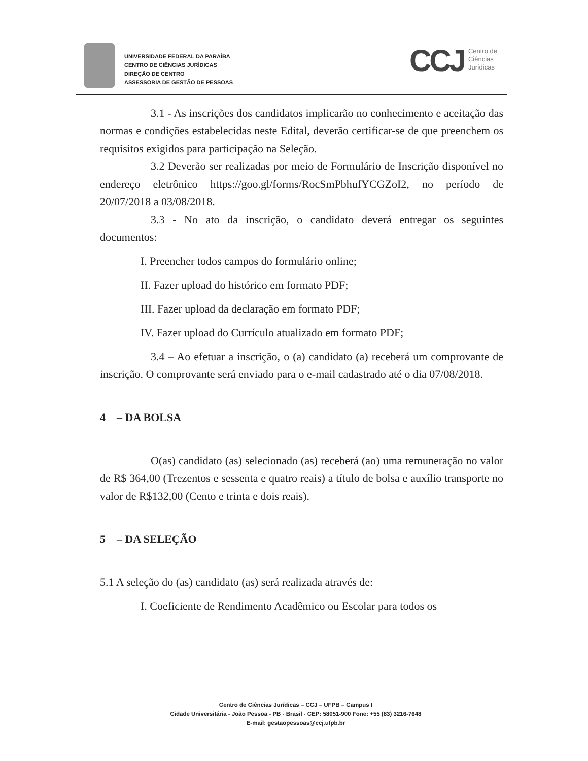UNIVERSIDADE FEDERAL DA PARAÍBA
CENTRO DE CIÊNCIAS JURÍDICAS
DIREÇÃO DE CENTRO
ASSESSORIA DE GESTÃO DE PESSOAS
CCJ
Centro de
Ciências
Jurídicas
3.1 - As inscrições dos candidatos implicarão no conhecimento e aceitação das normas e condições estabelecidas neste Edital, deverão certificar-se de que preenchem os requisitos exigidos para participação na Seleção.
3.2 Deverão ser realizadas por meio de Formulário de Inscrição disponível no endereço eletrônico https://goo.gl/forms/RocSmPbhufYCGZoI2, no período de 20/07/2018 a 03/08/2018.
3.3 - No ato da inscrição, o candidato deverá entregar os seguintes documentos:
I. Preencher todos campos do formulário online;
II. Fazer upload do histórico em formato PDF;
III. Fazer upload da declaração em formato PDF;
IV. Fazer upload do Currículo atualizado em formato PDF;
3.4 – Ao efetuar a inscrição, o (a) candidato (a) receberá um comprovante de inscrição. O comprovante será enviado para o e-mail cadastrado até o dia 07/08/2018.
4 – DA BOLSA
O(as) candidato (as) selecionado (as) receberá (ao) uma remuneração no valor de R$ 364,00 (Trezentos e sessenta e quatro reais) a título de bolsa e auxílio transporte no valor de R$132,00 (Cento e trinta e dois reais).
5 – DA SELEÇÃO
5.1 A seleção do (as) candidato (as) será realizada através de:
I. Coeficiente de Rendimento Acadêmico ou Escolar para todos os
Centro de Ciências Jurídicas – CCJ – UFPB – Campus I
Cidade Universitária - João Pessoa - PB - Brasil - CEP: 58051-900 Fone: +55 (83) 3216-7648
E-mail: gestaopessoas@ccj.ufpb.br